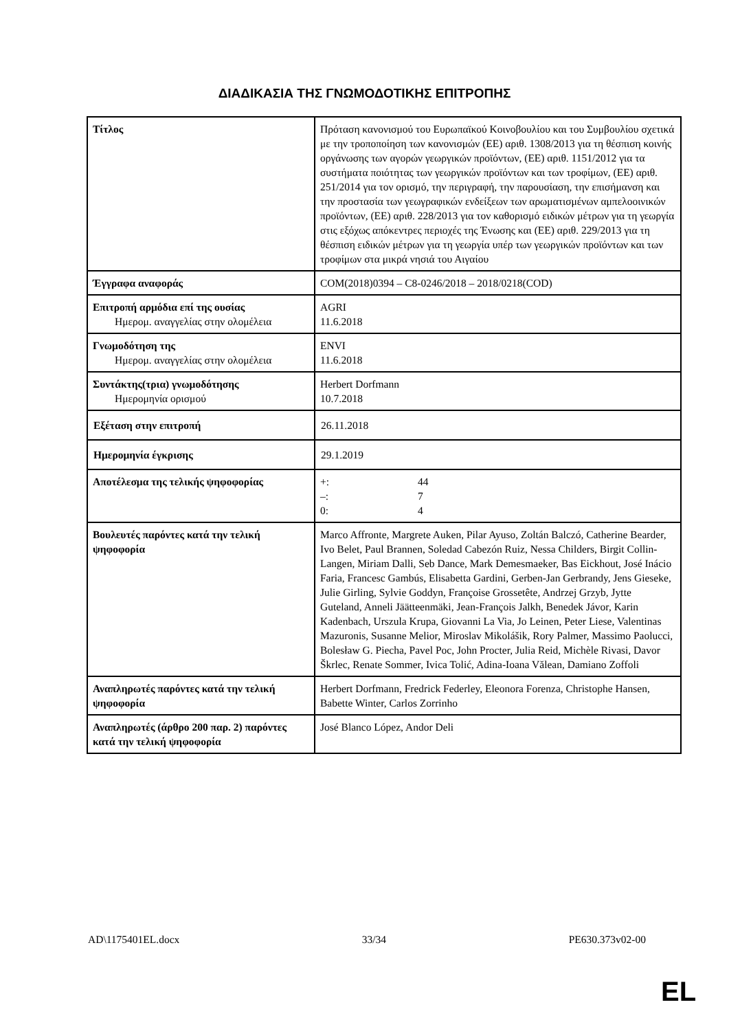ΔΙΑΔΙΚΑΣΙΑ ΤΗΣ ΓΝΩΜΟΔΟΤΙΚΗΣ ΕΠΙΤΡΟΠΗΣ
| Τίτλος | Πρόταση κανονισμού του Ευρωπαϊκού Κοινοβουλίου και του Συμβουλίου σχετικά με την τροποποίηση των κανονισμών (ΕΕ) αριθ. 1308/2013 για τη θέσπιση κοινής οργάνωσης των αγορών γεωργικών προϊόντων, (ΕΕ) αριθ. 1151/2012 για τα συστήματα ποιότητας των γεωργικών προϊόντων και των τροφίμων, (ΕΕ) αριθ. 251/2014 για τον ορισμό, την περιγραφή, την παρουσίαση, την επισήμανση και την προστασία των γεωγραφικών ενδείξεων των αρωματισμένων αμπελοοινικών προϊόντων, (ΕΕ) αριθ. 228/2013 για τον καθορισμό ειδικών μέτρων για τη γεωργία στις εξόχως απόκεντρες περιοχές της Ένωσης και (ΕΕ) αριθ. 229/2013 για τη θέσπιση ειδικών μέτρων για τη γεωργία υπέρ των γεωργικών προϊόντων και των τροφίμων στα μικρά νησιά του Αιγαίου |
| Έγγραφα αναφοράς | COM(2018)0394 – C8-0246/2018 – 2018/0218(COD) |
| Επιτροπή αρμόδια επί της ουσίας Ημερομ. αναγγελίας στην ολομέλεια | AGRI 11.6.2018 |
| Γνωμοδότηση της Ημερομ. αναγγελίας στην ολομέλεια | ENVI 11.6.2018 |
| Συντάκτης(τρια) γνωμοδότησης Ημερομηνία ορισμού | Herbert Dorfmann 10.7.2018 |
| Εξέταση στην επιτροπή | 26.11.2018 |
| Ημερομηνία έγκρισης | 29.1.2019 |
| Αποτέλεσμα της τελικής ψηφοφορίας | +: 44 –: 7 0: 4 |
| Βουλευτές παρόντες κατά την τελική ψηφοφορία | Marco Affronte, Margrete Auken, Pilar Ayuso, Zoltán Balczó, Catherine Bearder, Ivo Belet, Paul Brannen, Soledad Cabezón Ruiz, Nessa Childers, Birgit Collin-Langen, Miriam Dalli, Seb Dance, Mark Demesmaeker, Bas Eickhout, José Inácio Faria, Francesc Gambús, Elisabetta Gardini, Gerben-Jan Gerbrandy, Jens Gieseke, Julie Girling, Sylvie Goddyn, Françoise Grossetête, Andrzej Grzyb, Jytte Guteland, Anneli Jäätteenmäki, Jean-François Jalkh, Benedek Jávor, Karin Kadenbach, Urszula Krupa, Giovanni La Via, Jo Leinen, Peter Liese, Valentinas Mazuronis, Susanne Melior, Miroslav Mikolášik, Rory Palmer, Massimo Paolucci, Bolesław G. Piecha, Pavel Poc, John Procter, Julia Reid, Michèle Rivasi, Davor Škrlec, Renate Sommer, Ivica Tolić, Adina-Ioana Vălean, Damiano Zoffoli |
| Αναπληρωτές παρόντες κατά την τελική ψηφοφορία | Herbert Dorfmann, Fredrick Federley, Eleonora Forenza, Christophe Hansen, Babette Winter, Carlos Zorrinho |
| Αναπληρωτές (άρθρο 200 παρ. 2) παρόντες κατά την τελική ψηφοφορία | José Blanco López, Andor Deli |
AD\1175401EL.docx 33/34 PE630.373v02-00
EL